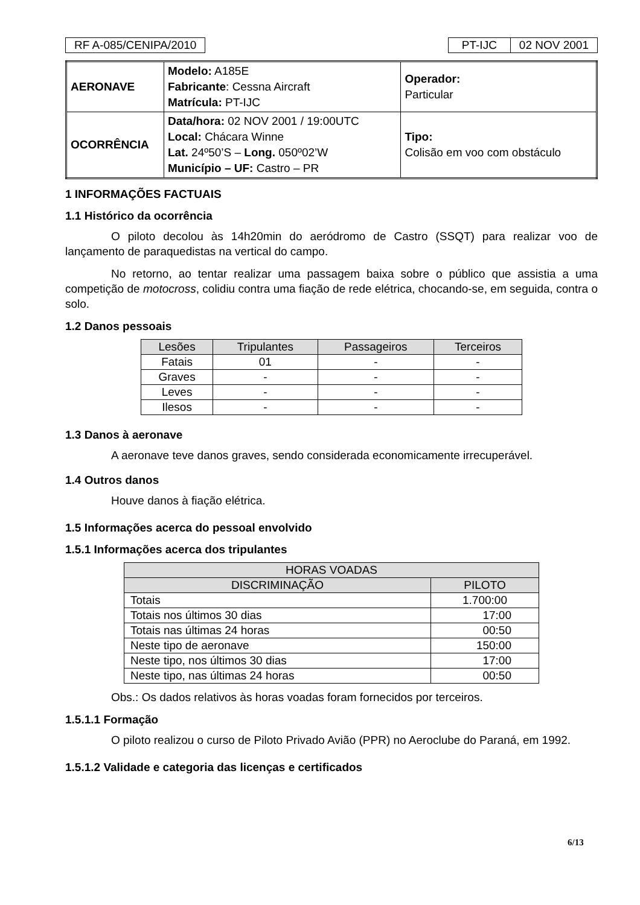RF A-085/CENIPA/2010 PT-IJC 02 NOV 2001
| AERONAVE | Modelo: A185E Fabricante : Cessna Aircraft Matrícula: PT-IJC | Operador: Particular |
| OCORRÊNCIA | Data/hora: 02 NOV 2001 / 19:00UTC Local: Chácara Winne Lat. 24º50’S – Long. 050º02’W Município – UF: Castro – PR | Tipo: Colisão em voo com obstáculo |
1 INFORMAÇÕES FACTUAIS
1.1 Histórico da ocorrência
O piloto decolou às 14h20min do aeródromo de Castro (SSQT) para realizar voo de lançamento de paraquedistas na vertical do campo.
No retorno, ao tentar realizar uma passagem baixa sobre o público que assistia a uma competição de motocross, colidiu contra uma fiação de rede elétrica, chocando-se, em seguida, contra o solo.
1.2 Danos pessoais
| Lesões | Tripulantes | Passageiros | Terceiros |
| --- | --- | --- | --- |
| Fatais | 01 | - | - |
| Graves | - | - | - |
| Leves | - | - | - |
| Ilesos | - | - | - |
1.3 Danos à aeronave
A aeronave teve danos graves, sendo considerada economicamente irrecuperável.
1.4 Outros danos
Houve danos à fiação elétrica.
1.5 Informações acerca do pessoal envolvido
1.5.1 Informações acerca dos tripulantes
| HORAS VOADAS | |
| --- | --- |
| DISCRIMINAÇÃO | PILOTO |
| Totais | 1.700:00 |
| Totais nos últimos 30 dias | 17:00 |
| Totais nas últimas 24 horas | 00:50 |
| Neste tipo de aeronave | 150:00 |
| Neste tipo, nos últimos 30 dias | 17:00 |
| Neste tipo, nas últimas 24 horas | 00:50 |
Obs.: Os dados relativos às horas voadas foram fornecidos por terceiros.
1.5.1.1 Formação
O piloto realizou o curso de Piloto Privado Avião (PPR) no Aeroclube do Paraná, em 1992.
1.5.1.2 Validade e categoria das licenças e certificados
6/13